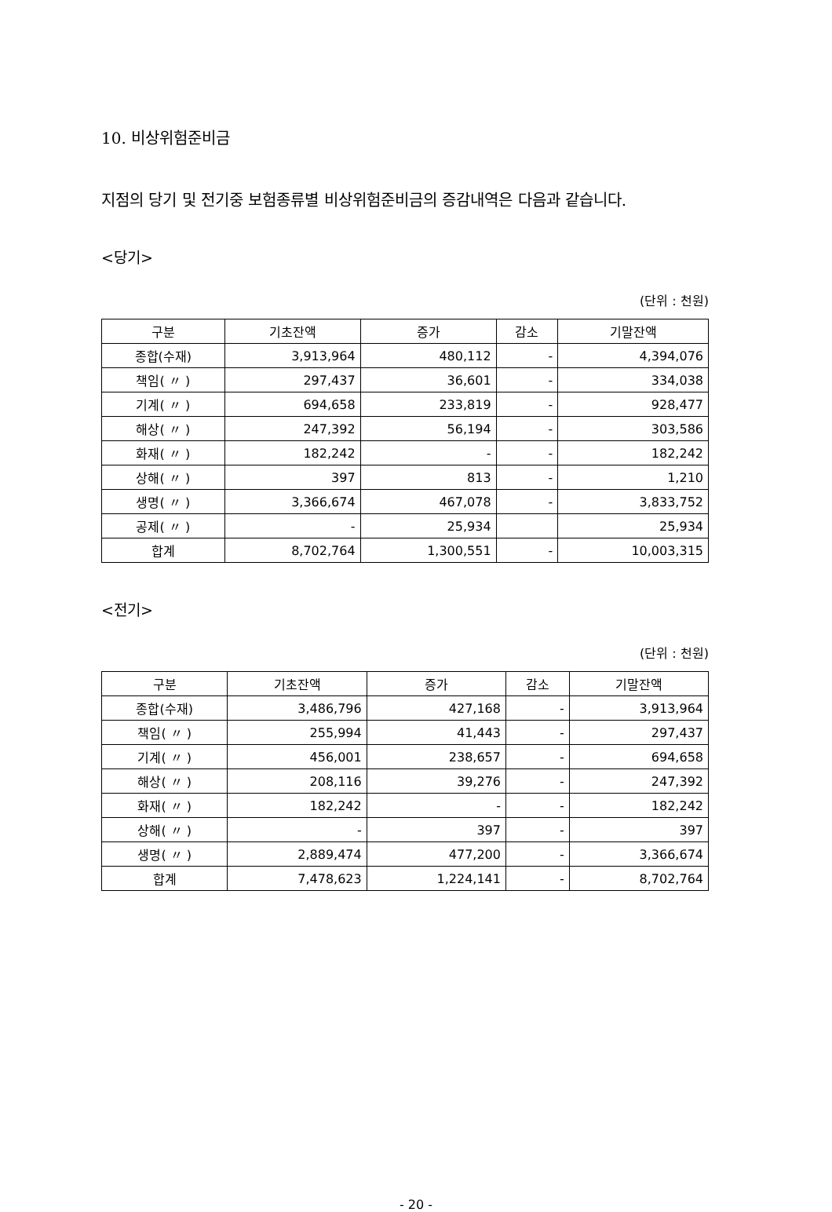10. 비상위험준비금
지점의 당기 및 전기중 보험종류별 비상위험준비금의 증감내역은 다음과 같습니다.
<당기>
(단위 : 천원)
| 구분 | 기초잔액 | 증가 | 감소 | 기말잔액 |
| --- | --- | --- | --- | --- |
| 종합(수재) | 3,913,964 | 480,112 | - | 4,394,076 |
| 책임( 〃 ) | 297,437 | 36,601 | - | 334,038 |
| 기계( 〃 ) | 694,658 | 233,819 | - | 928,477 |
| 해상( 〃 ) | 247,392 | 56,194 | - | 303,586 |
| 화재( 〃 ) | 182,242 | - | - | 182,242 |
| 상해( 〃 ) | 397 | 813 | - | 1,210 |
| 생명( 〃 ) | 3,366,674 | 467,078 | - | 3,833,752 |
| 공제( 〃 ) | - | 25,934 | | 25,934 |
| 합계 | 8,702,764 | 1,300,551 | - | 10,003,315 |
<전기>
(단위 : 천원)
| 구분 | 기초잔액 | 증가 | 감소 | 기말잔액 |
| --- | --- | --- | --- | --- |
| 종합(수재) | 3,486,796 | 427,168 | - | 3,913,964 |
| 책임( 〃 ) | 255,994 | 41,443 | - | 297,437 |
| 기계( 〃 ) | 456,001 | 238,657 | - | 694,658 |
| 해상( 〃 ) | 208,116 | 39,276 | - | 247,392 |
| 화재( 〃 ) | 182,242 | - | - | 182,242 |
| 상해( 〃 ) | - | 397 | - | 397 |
| 생명( 〃 ) | 2,889,474 | 477,200 | - | 3,366,674 |
| 합계 | 7,478,623 | 1,224,141 | - | 8,702,764 |
- 20 -